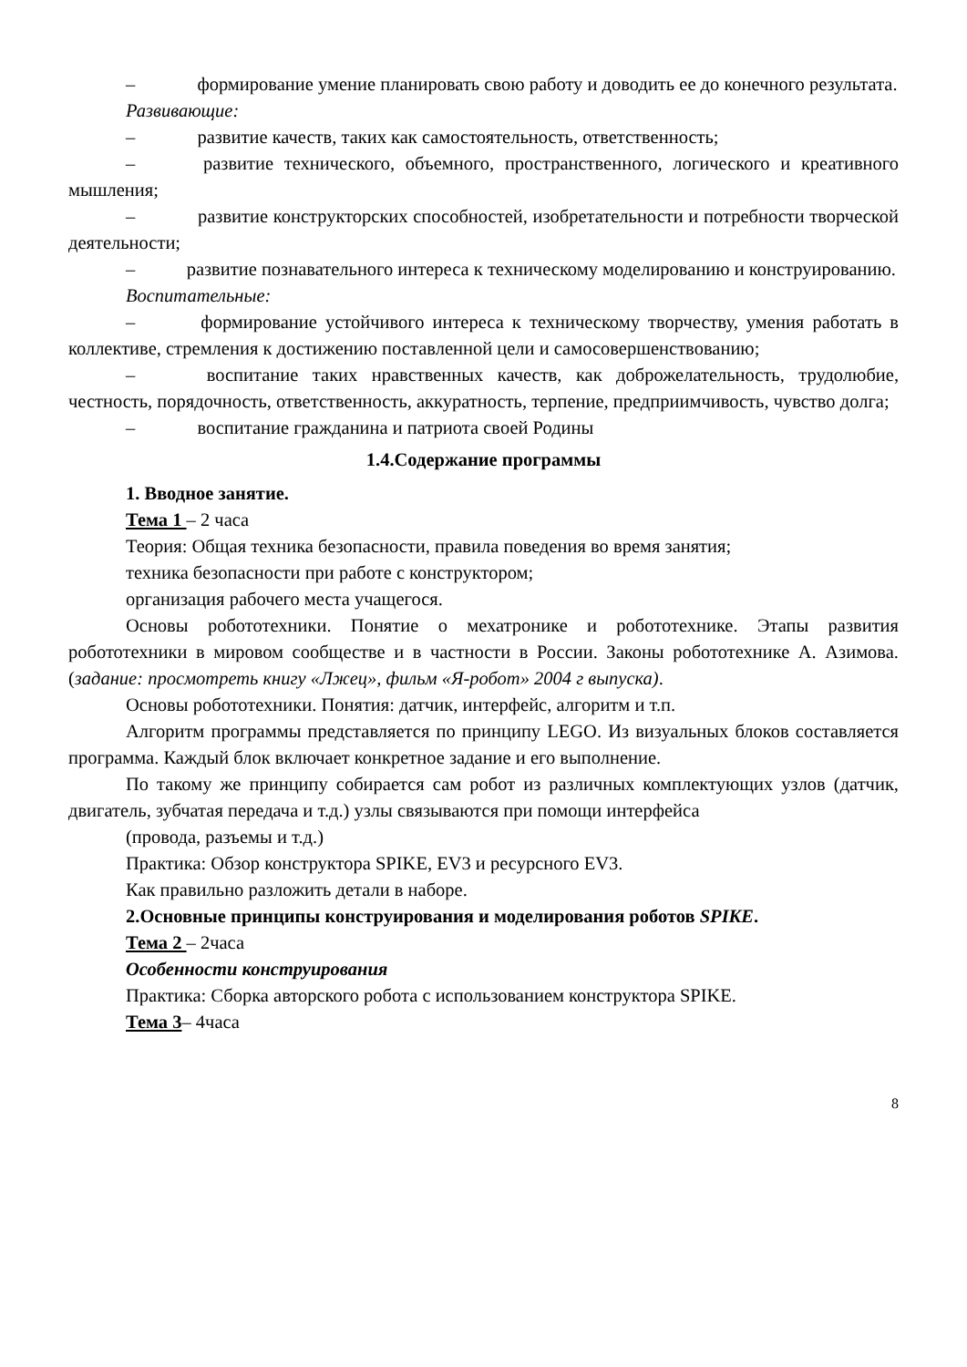– формирование умение планировать свою работу и доводить ее до конечного результата.
Развивающие:
– развитие качеств, таких как самостоятельность, ответственность;
– развитие технического, объемного, пространственного, логического и креативного мышления;
– развитие конструкторских способностей, изобретательности и потребности творческой деятельности;
– развитие познавательного интереса к техническому моделированию и конструированию.
Воспитательные:
– формирование устойчивого интереса к техническому творчеству, умения работать в коллективе, стремления к достижению поставленной цели и самосовершенствованию;
– воспитание таких нравственных качеств, как доброжелательность, трудолюбие, честность, порядочность, ответственность, аккуратность, терпение, предприимчивость, чувство долга;
– воспитание гражданина и патриота своей Родины
1.4.Содержание программы
1. Вводное занятие.
Тема 1 – 2 часа
Теория: Общая техника безопасности, правила поведения во время занятия;
техника безопасности при работе с конструктором;
организация рабочего места учащегося.
Основы робототехники. Понятие о мехатронике и робототехнике. Этапы развития робототехники в мировом сообществе и в частности в России. Законы робототехнике А. Азимова. (задание: просмотреть книгу «Лжец», фильм «Я-робот» 2004 г выпуска).
Основы робототехники. Понятия: датчик, интерфейс, алгоритм и т.п.
Алгоритм программы представляется по принципу LEGO. Из визуальных блоков составляется программа. Каждый блок включает конкретное задание и его выполнение.
По такому же принципу собирается сам робот из различных комплектующих узлов (датчик, двигатель, зубчатая передача и т.д.) узлы связываются при помощи интерфейса
(провода, разъемы и т.д.)
Практика: Обзор конструктора SPIKE, EV3 и ресурсного EV3.
Как правильно разложить детали в наборе.
2.Основные принципы конструирования и моделирования роботов SPIKE.
Тема 2 – 2часа
Особенности конструирования
Практика: Сборка авторского робота с использованием конструктора SPIKE.
Тема 3– 4часа
8